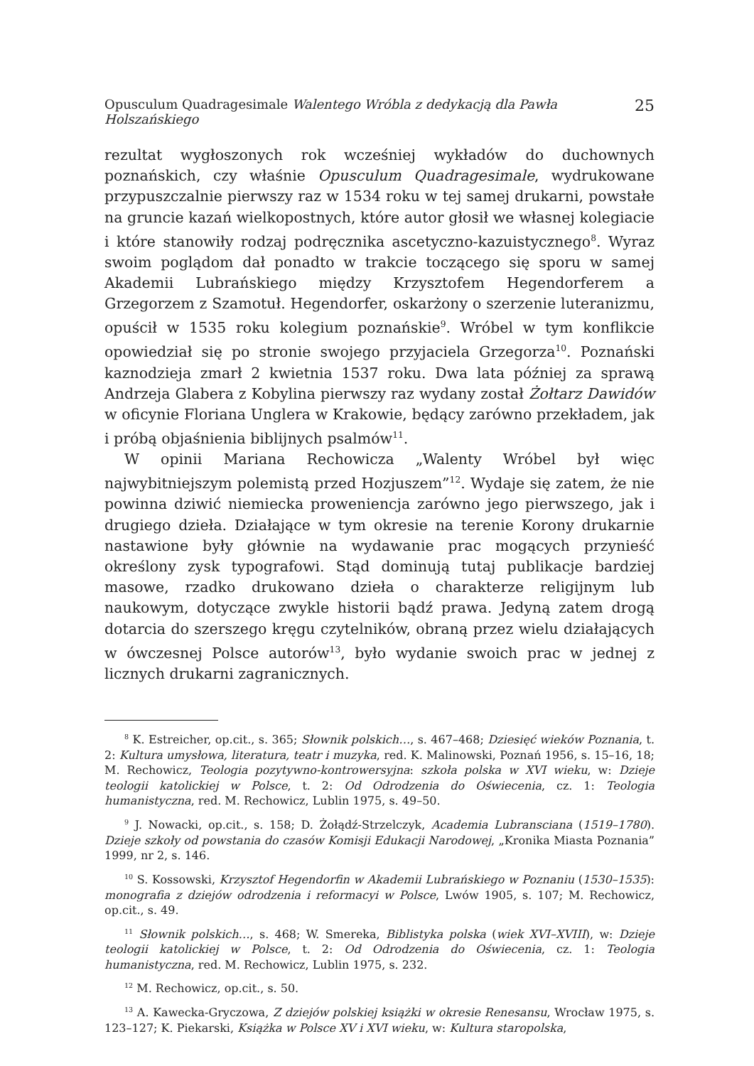Opusculum Quadragesimale Walentego Wróbla z dedykacją dla Pawła Holszańskiego 25
rezultat wygłoszonych rok wcześniej wykładów do duchownych poznańskich, czy właśnie Opusculum Quadragesimale, wydrukowane przypuszczalnie pierwszy raz w 1534 roku w tej samej drukarni, powstałe na gruncie kazań wielkopostnych, które autor głosił we własnej kolegiacie i które stanowiły rodzaj podręcznika ascetyczno-kazuistycznego<sup>8</sup>. Wyraz swoim poglądom dał ponadto w trakcie toczącego się sporu w samej Akademii Lubrańskiego między Krzysztofem Hegendorferem a Grzegorzem z Szamotuł. Hegendorfer, oskarżony o szerzenie luteranizmu, opuścił w 1535 roku kolegium poznańskie<sup>9</sup>. Wróbel w tym konflikcie opowiedział się po stronie swojego przyjaciela Grzegorza<sup>10</sup>. Poznański kaznodzieja zmarł 2 kwietnia 1537 roku. Dwa lata później za sprawą Andrzeja Glabera z Kobylina pierwszy raz wydany został Żołtarz Dawidów w oficynie Floriana Unglera w Krakowie, będący zarówno przekładem, jak i próbą objaśnienia biblijnych psalmów<sup>11</sup>.
W opinii Mariana Rechowicza „Walenty Wróbel był więc najwybitniejszym polemistą przed Hozjuszem”<sup>12</sup>. Wydaje się zatem, że nie powinna dziwić niemiecka proweniencja zarówno jego pierwszego, jak i drugiego dzieła. Działające w tym okresie na terenie Korony drukarnie nastawione były głównie na wydawanie prac mogących przynieść określony zysk typografowi. Stąd dominują tutaj publikacje bardziej masowe, rzadko drukowano dzieła o charakterze religijnym lub naukowym, dotyczące zwykle historii bądź prawa. Jedyną zatem drogą dotarcia do szerszego kręgu czytelników, obraną przez wielu działających w ówczesnej Polsce autorów<sup>13</sup>, było wydanie swoich prac w jednej z licznych drukarni zagranicznych.
<sup>8</sup> K. Estreicher, op.cit., s. 365; Słownik polskich…, s. 467–468; Dziesięć wieków Poznania, t. 2: Kultura umysłowa, literatura, teatr i muzyka, red. K. Malinowski, Poznań 1956, s. 15–16, 18; M. Rechowicz, Teologia pozytywno-kontrowersyjna: szkoła polska w XVI wieku, w: Dzieje teologii katolickiej w Polsce, t. 2: Od Odrodzenia do Oświecenia, cz. 1: Teologia humanistyczna, red. M. Rechowicz, Lublin 1975, s. 49–50.
<sup>9</sup> J. Nowacki, op.cit., s. 158; D. Żołądź-Strzelczyk, Academia Lubransciana (1519–1780). Dzieje szkoły od powstania do czasów Komisji Edukacji Narodowej, „Kronika Miasta Poznania” 1999, nr 2, s. 146.
<sup>10</sup> S. Kossowski, Krzysztof Hegendorfin w Akademii Lubrańskiego w Poznaniu (1530–1535): monografia z dziejów odrodzenia i reformacyi w Polsce, Lwów 1905, s. 107; M. Rechowicz, op.cit., s. 49.
<sup>11</sup> Słownik polskich…, s. 468; W. Smereka, Biblistyka polska (wiek XVI–XVIII), w: Dzieje teologii katolickiej w Polsce, t. 2: Od Odrodzenia do Oświecenia, cz. 1: Teologia humanistyczna, red. M. Rechowicz, Lublin 1975, s. 232.
<sup>12</sup> M. Rechowicz, op.cit., s. 50.
<sup>13</sup> A. Kawecka-Gryczowa, Z dziejów polskiej książki w okresie Renesansu, Wrocław 1975, s. 123–127; K. Piekarski, Książka w Polsce XV i XVI wieku, w: Kultura staropolska,